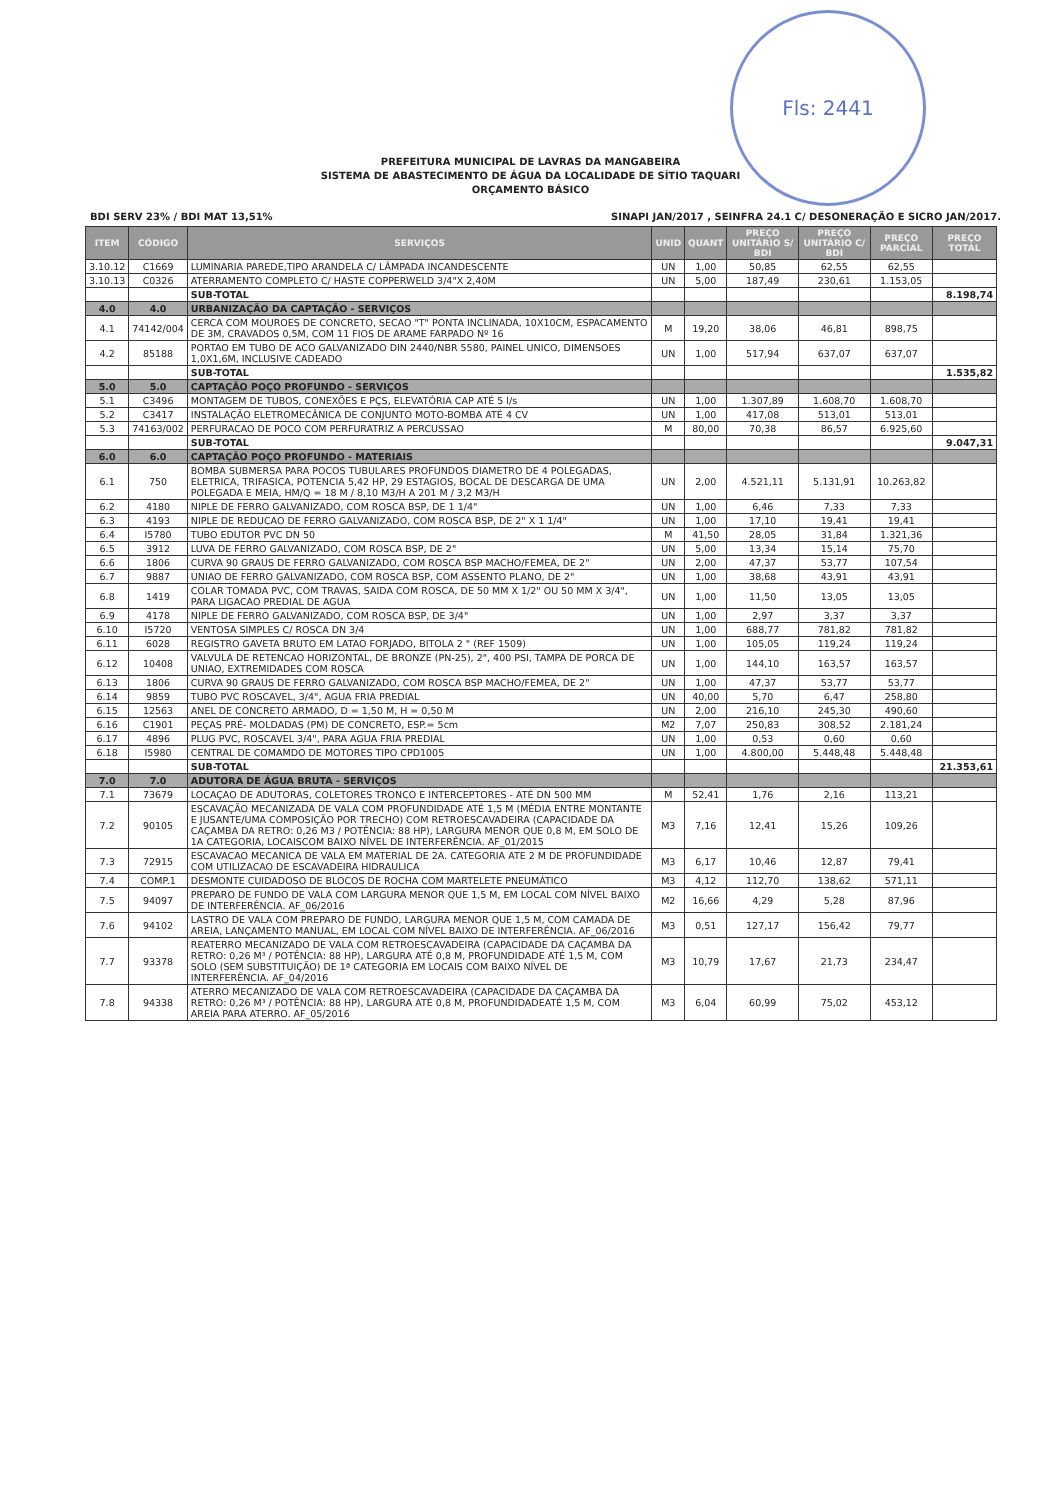Fls: 2441
PREFEITURA MUNICIPAL DE LAVRAS DA MANGABEIRA
SISTEMA DE ABASTECIMENTO DE ÁGUA DA LOCALIDADE DE SÍTIO TAQUARI
ORÇAMENTO BÁSICO
BDI SERV 23% / BDI MAT 13,51% SINAPI JAN/2017 , SEINFRA 24.1 C/ DESONERAÇÃO E SICRO JAN/2017.
| ITEM | CÓDIGO | SERVIÇOS | UNID | QUANT | PREÇO UNITÁRIO S/ BDI | PREÇO UNITÁRIO C/ BDI | PREÇO PARCIAL | PREÇO TOTAL |
| --- | --- | --- | --- | --- | --- | --- | --- | --- |
| 3.10.12 | C1669 | LUMINARIA PAREDE,TIPO ARANDELA C/ LÂMPADA INCANDESCENTE | UN | 1,00 | 50,85 | 62,55 | 62,55 | |
| 3.10.13 | C0326 | ATERRAMENTO COMPLETO C/ HASTE COPPERWELD 3/4"X 2,40M | UN | 5,00 | 187,49 | 230,61 | 1.153,05 | |
| | | SUB-TOTAL | | | | | | 8.198,74 |
| 4.0 | 4.0 | URBANIZAÇÃO DA CAPTAÇÃO - SERVIÇOS | | | | | | |
| 4.1 | 74142/004 | CERCA COM MOUROES DE CONCRETO, SECAO "T" PONTA INCLINADA, 10X10CM, ESPACAMENTO DE 3M, CRAVADOS 0,5M, COM 11 FIOS DE ARAME FARPADO Nº 16 | M | 19,20 | 38,06 | 46,81 | 898,75 | |
| 4.2 | 85188 | PORTAO EM TUBO DE ACO GALVANIZADO DIN 2440/NBR 5580, PAINEL UNICO, DIMENSOES 1,0X1,6M, INCLUSIVE CADEADO | UN | 1,00 | 517,94 | 637,07 | 637,07 | |
| | | SUB-TOTAL | | | | | | 1.535,82 |
| 5.0 | 5.0 | CAPTAÇÃO POÇO PROFUNDO - SERVIÇOS | | | | | | |
| 5.1 | C3496 | MONTAGEM DE TUBOS, CONEXÕES E PÇS, ELEVATÓRIA CAP ATÉ 5 l/s | UN | 1,00 | 1.307,89 | 1.608,70 | 1.608,70 | |
| 5.2 | C3417 | INSTALAÇÃO ELETROMECÂNICA DE CONJUNTO MOTO-BOMBA ATÉ 4 CV | UN | 1,00 | 417,08 | 513,01 | 513,01 | |
| 5.3 | 74163/002 | PERFURACAO DE POCO COM PERFURATRIZ A PERCUSSAO | M | 80,00 | 70,38 | 86,57 | 6.925,60 | |
| | | SUB-TOTAL | | | | | | 9.047,31 |
| 6.0 | 6.0 | CAPTAÇÃO POÇO PROFUNDO - MATERIAIS | | | | | | |
| 6.1 | 750 | BOMBA SUBMERSA PARA POCOS TUBULARES PROFUNDOS DIAMETRO DE 4 POLEGADAS, ELETRICA, TRIFASICA, POTENCIA 5,42 HP, 29 ESTAGIOS, BOCAL DE DESCARGA DE UMA POLEGADA E MEIA, HM/Q = 18 M / 8,10 M3/H A 201 M / 3,2 M3/H | UN | 2,00 | 4.521,11 | 5.131,91 | 10.263,82 | |
| 6.2 | 4180 | NIPLE DE FERRO GALVANIZADO, COM ROSCA BSP, DE 1 1/4" | UN | 1,00 | 6,46 | 7,33 | 7,33 | |
| 6.3 | 4193 | NIPLE DE REDUCAO DE FERRO GALVANIZADO, COM ROSCA BSP, DE 2" X 1 1/4" | UN | 1,00 | 17,10 | 19,41 | 19,41 | |
| 6.4 | I5780 | TUBO EDUTOR PVC DN 50 | M | 41,50 | 28,05 | 31,84 | 1.321,36 | |
| 6.5 | 3912 | LUVA DE FERRO GALVANIZADO, COM ROSCA BSP, DE 2" | UN | 5,00 | 13,34 | 15,14 | 75,70 | |
| 6.6 | 1806 | CURVA 90 GRAUS DE FERRO GALVANIZADO, COM ROSCA BSP MACHO/FEMEA, DE 2" | UN | 2,00 | 47,37 | 53,77 | 107,54 | |
| 6.7 | 9887 | UNIAO DE FERRO GALVANIZADO, COM ROSCA BSP, COM ASSENTO PLANO, DE 2" | UN | 1,00 | 38,68 | 43,91 | 43,91 | |
| 6.8 | 1419 | COLAR TOMADA PVC, COM TRAVAS, SAIDA COM ROSCA, DE 50 MM X 1/2" OU 50 MM X 3/4", PARA LIGACAO PREDIAL DE AGUA | UN | 1,00 | 11,50 | 13,05 | 13,05 | |
| 6.9 | 4178 | NIPLE DE FERRO GALVANIZADO, COM ROSCA BSP, DE 3/4" | UN | 1,00 | 2,97 | 3,37 | 3,37 | |
| 6.10 | I5720 | VENTOSA SIMPLES C/ ROSCA DN 3/4 | UN | 1,00 | 688,77 | 781,82 | 781,82 | |
| 6.11 | 6028 | REGISTRO GAVETA BRUTO EM LATAO FORJADO, BITOLA 2 " (REF 1509) | UN | 1,00 | 105,05 | 119,24 | 119,24 | |
| 6.12 | 10408 | VALVULA DE RETENCAO HORIZONTAL, DE BRONZE (PN-25), 2", 400 PSI, TAMPA DE PORCA DE UNIAO, EXTREMIDADES COM ROSCA | UN | 1,00 | 144,10 | 163,57 | 163,57 | |
| 6.13 | 1806 | CURVA 90 GRAUS DE FERRO GALVANIZADO, COM ROSCA BSP MACHO/FEMEA, DE 2" | UN | 1,00 | 47,37 | 53,77 | 53,77 | |
| 6.14 | 9859 | TUBO PVC ROSCAVEL, 3/4", AGUA FRIA PREDIAL | UN | 40,00 | 5,70 | 6,47 | 258,80 | |
| 6.15 | 12563 | ANEL DE CONCRETO ARMADO, D = 1,50 M, H = 0,50 M | UN | 2,00 | 216,10 | 245,30 | 490,60 | |
| 6.16 | C1901 | PEÇAS PRÉ- MOLDADAS (PM) DE CONCRETO, ESP.= 5cm | M2 | 7,07 | 250,83 | 308,52 | 2.181,24 | |
| 6.17 | 4896 | PLUG PVC, ROSCAVEL 3/4", PARA AGUA FRIA PREDIAL | UN | 1,00 | 0,53 | 0,60 | 0,60 | |
| 6.18 | I5980 | CENTRAL DE COMAMDO DE MOTORES TIPO CPD1005 | UN | 1,00 | 4.800,00 | 5.448,48 | 5.448,48 | |
| | | SUB-TOTAL | | | | | | 21.353,61 |
| 7.0 | 7.0 | ADUTORA DE ÁGUA BRUTA - SERVIÇOS | | | | | | |
| 7.1 | 73679 | LOCAÇAO DE ADUTORAS, COLETORES TRONCO E INTERCEPTORES - ATÉ DN 500 MM | M | 52,41 | 1,76 | 2,16 | 113,21 | |
| 7.2 | 90105 | ESCAVAÇÃO MECANIZADA DE VALA COM PROFUNDIDADE ATÉ 1,5 M (MÉDIA ENTRE MONTANTE E JUSANTE/UMA COMPOSIÇÃO POR TRECHO) COM RETROESCAVADEIRA (CAPACIDADE DA CAÇAMBA DA RETRO: 0,26 M3 / POTÊNCIA: 88 HP), LARGURA MENOR QUE 0,8 M, EM SOLO DE 1A CATEGORIA, LOCAISCOM BAIXO NÍVEL DE INTERFERÊNCIA. AF_01/2015 | M3 | 7,16 | 12,41 | 15,26 | 109,26 | |
| 7.3 | 72915 | ESCAVACAO MECANICA DE VALA EM MATERIAL DE 2A. CATEGORIA ATE 2 M DE PROFUNDIDADE COM UTILIZACAO DE ESCAVADEIRA HIDRAULICA | M3 | 6,17 | 10,46 | 12,87 | 79,41 | |
| 7.4 | COMP.1 | DESMONTE CUIDADOSO DE BLOCOS DE ROCHA COM MARTELETE PNEUMÁTICO | M3 | 4,12 | 112,70 | 138,62 | 571,11 | |
| 7.5 | 94097 | PREPARO DE FUNDO DE VALA COM LARGURA MENOR QUE 1,5 M, EM LOCAL COM NÍVEL BAIXO DE INTERFERÊNCIA. AF_06/2016 | M2 | 16,66 | 4,29 | 5,28 | 87,96 | |
| 7.6 | 94102 | LASTRO DE VALA COM PREPARO DE FUNDO, LARGURA MENOR QUE 1,5 M, COM CAMADA DE AREIA, LANÇAMENTO MANUAL, EM LOCAL COM NÍVEL BAIXO DE INTERFERÊNCIA. AF_06/2016 | M3 | 0,51 | 127,17 | 156,42 | 79,77 | |
| 7.7 | 93378 | REATERRO MECANIZADO DE VALA COM RETROESCAVADEIRA (CAPACIDADE DA CAÇAMBA DA RETRO: 0,26 M³ / POTÊNCIA: 88 HP), LARGURA ATÉ 0,8 M, PROFUNDIDADE ATÉ 1,5 M, COM SOLO (SEM SUBSTITUIÇÃO) DE 1ª CATEGORIA EM LOCAIS COM BAIXO NÍVEL DE INTERFERÊNCIA. AF_04/2016 | M3 | 10,79 | 17,67 | 21,73 | 234,47 | |
| 7.8 | 94338 | ATERRO MECANIZADO DE VALA COM RETROESCAVADEIRA (CAPACIDADE DA CAÇAMBA DA RETRO: 0,26 M³ / POTÊNCIA: 88 HP), LARGURA ATÉ 0,8 M, PROFUNDIDADEATÉ 1,5 M, COM AREIA PARA ATERRO. AF_05/2016 | M3 | 6,04 | 60,99 | 75,02 | 453,12 | |